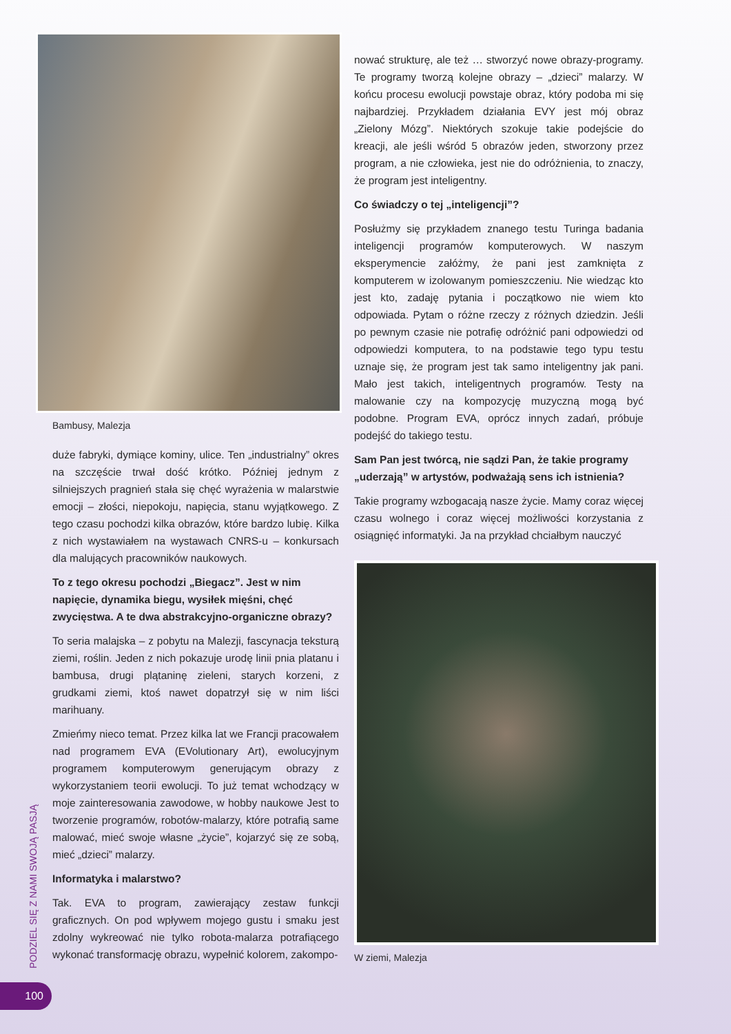Bambusy, Malezja
duże fabryki, dymiące kominy, ulice. Ten „industrialny” okres na szczęście trwał dość krótko. Później jednym z silniejszych pragnień stała się chęć wyrażenia w malarstwie emocji – złości, niepokoju, napięcia, stanu wyjątkowego. Z tego czasu pochodzi kilka obrazów, które bardzo lubię. Kilka z nich wystawiałem na wystawach CNRS-u – konkursach dla malujących pracowników naukowych.
To z tego okresu pochodzi „Biegacz”. Jest w nim napięcie, dynamika biegu, wysiłek mięśni, chęć zwycięstwa. A te dwa abstrakcyjno-organiczne obrazy?
To seria malajska – z pobytu na Malezji, fascynacja teksturą ziemi, roślin. Jeden z nich pokazuje urodę linii pnia platanu i bambusa, drugi plątaninę zieleni, starych korzeni, z grudkami ziemi, ktoś nawet dopatrzył się w nim liści marihuany.
Zmieńmy nieco temat. Przez kilka lat we Francji pracowałem nad programem EVA (EVolutionary Art), ewolucyjnym programem komputerowym generującym obrazy z wykorzystaniem teorii ewolucji. To już temat wchodzący w moje zainteresowania zawodowe, w hobby naukowe Jest to tworzenie programów, robotów-malarzy, które potrafią same malować, mieć swoje własne „życie”, kojarzyć się ze sobą, mieć „dzieci” malarzy.
Informatyka i malarstwo?
Tak. EVA to program, zawierający zestaw funkcji graficznych. On pod wpływem mojego gustu i smaku jest zdolny wykreować nie tylko robota-malarza potrafiącego wykonać transformację obrazu, wypełnić kolorem, zakompo-
nować strukturę, ale też … stworzyć nowe obrazy-programy. Te programy tworzą kolejne obrazy – „dzieci” malarzy. W końcu procesu ewolucji powstaje obraz, który podoba mi się najbardziej. Przykładem działania EVY jest mój obraz „Zielony Mózg”. Niektórych szokuje takie podejście do kreacji, ale jeśli wśród 5 obrazów jeden, stworzony przez program, a nie człowieka, jest nie do odróżnienia, to znaczy, że program jest inteligentny.
Co świadczy o tej „inteligencji”?
Posłużmy się przykładem znanego testu Turinga badania inteligencji programów komputerowych. W naszym eksperymencie załóżmy, że pani jest zamknięta z komputerem w izolowanym pomieszczeniu. Nie wiedząc kto jest kto, zadaję pytania i początkowo nie wiem kto odpowiada. Pytam o różne rzeczy z różnych dziedzin. Jeśli po pewnym czasie nie potrafię odróżnić pani odpowiedzi od odpowiedzi komputera, to na podstawie tego typu testu uznaje się, że program jest tak samo inteligentny jak pani. Mało jest takich, inteligentnych programów. Testy na malowanie czy na kompozycję muzyczną mogą być podobne. Program EVA, oprócz innych zadań, próbuje podejść do takiego testu.
Sam Pan jest twórcą, nie sądzi Pan, że takie programy „uderzają” w artystów, podważają sens ich istnienia?
Takie programy wzbogacają nasze życie. Mamy coraz więcej czasu wolnego i coraz więcej możliwości korzystania z osiągnięć informatyki. Ja na przykład chciałbym nauczyć
W ziemi, Malezja
PODZIEL SIĘ Z NAMI SWOJĄ PASJĄ
100